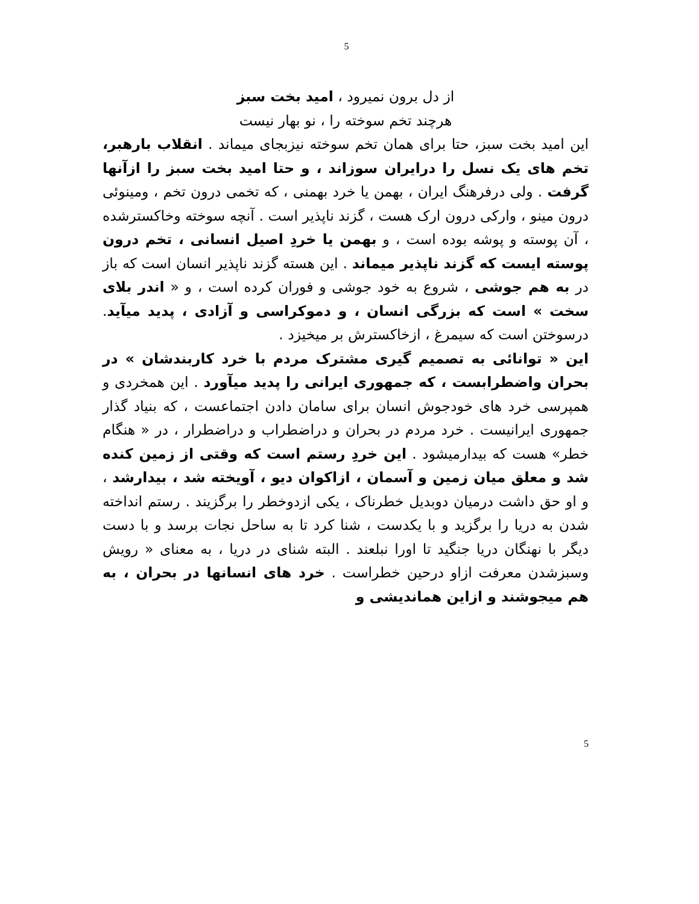5
از دل برون نمیرود ، امید بخت سبز
هرچند تخم سوخته را ، نو بهار نیست
این امید بخت سبز، حتا برای همان تخم سوخته نیزبجای میماند . انقلاب بارهبر، تخم های یک نسل را درایران سوزاند ، و حتا امید بخت سبز را ازآنها گرفت . ولی درفرهنگ ایران ، بهمن یا خرد بهمنی ، که تخمی درون تخم ، ومینوئی درون مینو ، وارکی درون ارک هست ، گزند ناپذیر است . آنچه سوخته وخاکسترشده ، آن پوسته و پوشه بوده است ، و بهمن یا خردِ اصیل انسانی ، تخم درون پوسته ایست که گزند ناپذیر میماند . این هسته گزند ناپذیر انسان است که باز در به هم جوشی ، شروع به خود جوشی و فوران کرده است ، و « اندر بلای سخت » است که بزرگی انسان ، و دموکراسی و آزادی ، پدید میآید. درسوختن است که سیمرغ ، ازخاکسترش بر میخیزد .
این « توانائی به تصمیم گیری مشترک مردم با خرد کاربندشان » در بحران واضطرابست ، که جمهوری ایرانی را پدید میآورد . این همخردی و همپرسی خرد های خودجوش انسان برای سامان دادن اجتماعست ، که بنیاد گذار جمهوری ایرانیست . خرد مردم در بحران و دراضطراب و دراضطرار ، در « هنگام خطر» هست که بیدارمیشود . این خردِ رستم است که وقتی از زمین کنده شد و معلق میان زمین و آسمان ، ازاکوان دیو ، آویخته شد ، بیدارشد ، و او حق داشت درمیان دوبدیل خطرناک ، یکی ازدوخطر را برگزیند . رستم انداخته شدن به دریا را برگزید و با یکدست ، شنا کرد تا به ساحل نجات برسد و با دست دیگر با نهنگان دریا جنگید تا اورا نبلعند . البته شنای در دریا ، به معنای « رویش وسبزشدن معرفت ازاو درحین خطراست . خرد های انسانها در بحران ، به هم میجوشند و ازاین هماندیشی و
5